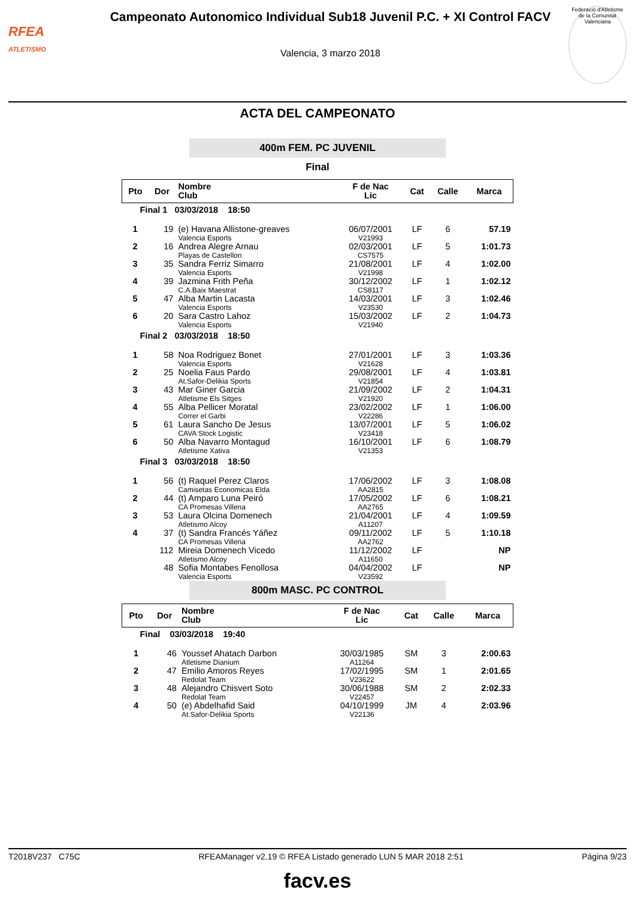RFEA
ATLETISMO
Campeonato Autonomico Individual Sub18 Juvenil P.C. + XI Control FACV
Valencia, 3 marzo 2018
Federació d'Atletisme de la Comunitat Valenciana
ACTA DEL CAMPEONATO
400m FEM. PC JUVENIL
Final
| Pto | Dor | Nombre Club | F de Nac Lic | Cat | Calle | Marca |
| --- | --- | --- | --- | --- | --- | --- |
| Final 1 03/03/2018 18:50 | | | | | | |
| 1 | 19 | (e) Havana Allistone-greaves Valencia Esports | 06/07/2001 V21993 | LF | 6 | 57.19 |
| 2 | 16 | Andrea Alegre Arnau Playas de Castellon | 02/03/2001 CS7575 | LF | 5 | 1:01.73 |
| 3 | 35 | Sandra Ferriz Simarro Valencia Esports | 21/08/2001 V21998 | LF | 4 | 1:02.00 |
| 4 | 39 | Jazmina Frith Peña C.A.Baix Maestrat | 30/12/2002 CS8117 | LF | 1 | 1:02.12 |
| 5 | 47 | Alba Martin Lacasta Valencia Esports | 14/03/2001 V23530 | LF | 3 | 1:02.46 |
| 6 | 20 | Sara Castro Lahoz Valencia Esports | 15/03/2002 V21940 | LF | 2 | 1:04.73 |
| Final 2 03/03/2018 18:50 | | | | | | |
| 1 | 58 | Noa Rodriguez Bonet Valencia Esports | 27/01/2001 V21628 | LF | 3 | 1:03.36 |
| 2 | 25 | Noelia Faus Pardo At.Safor-Delikia Sports | 29/08/2001 V21854 | LF | 4 | 1:03.81 |
| 3 | 43 | Mar Giner Garcia Atletisme Els Sitges | 21/09/2002 V21920 | LF | 2 | 1:04.31 |
| 4 | 55 | Alba Pellicer Moratal Correr el Garbi | 23/02/2002 V22286 | LF | 1 | 1:06.00 |
| 5 | 61 | Laura Sancho De Jesus CAVA Stock Logistic | 13/07/2001 V23418 | LF | 5 | 1:06.02 |
| 6 | 50 | Alba Navarro Montagud Atletisme Xativa | 16/10/2001 V21353 | LF | 6 | 1:08.79 |
| Final 3 03/03/2018 18:50 | | | | | | |
| 1 | 56 | (t) Raquel Perez Claros Camisetas Economicas Elda | 17/06/2002 AA2815 | LF | 3 | 1:08.08 |
| 2 | 44 | (t) Amparo Luna Peiró CA Promesas Villena | 17/05/2002 AA2765 | LF | 6 | 1:08.21 |
| 3 | 53 | Laura Olcina Domenech Atletismo Alcoy | 21/04/2001 A11207 | LF | 4 | 1:09.59 |
| 4 | 37 | (t) Sandra Francés Yáñez CA Promesas Villena | 09/11/2002 AA2762 | LF | 5 | 1:10.18 |
| | 112 | Mireia Domenech Vicedo Atletismo Alcoy | 11/12/2002 A11650 | LF | | NP |
| | 48 | Sofia Montabes Fenollosa Valencia Esports | 04/04/2002 V23592 | LF | | NP |
800m MASC. PC CONTROL
| Pto | Dor | Nombre Club | F de Nac Lic | Cat | Calle | Marca |
| --- | --- | --- | --- | --- | --- | --- |
| Final 03/03/2018 19:40 | | | | | | |
| 1 | 46 | Youssef Ahatach Darbon Atletisme Dianium | 30/03/1985 A11264 | SM | 3 | 2:00.63 |
| 2 | 47 | Emilio Amoros Reyes Redolat Team | 17/02/1995 V23622 | SM | 1 | 2:01.65 |
| 3 | 48 | Alejandro Chisvert Soto Redolat Team | 30/06/1988 V22457 | SM | 2 | 2:02.33 |
| 4 | 50 | (e) Abdelhafid Said At.Safor-Delikia Sports | 04/10/1999 V22136 | JM | 4 | 2:03.96 |
T2018V237 C75C RFEAManager v2.19 © RFEA Listado generado LUN 5 MAR 2018 2:51 Página 9/23
facv.es